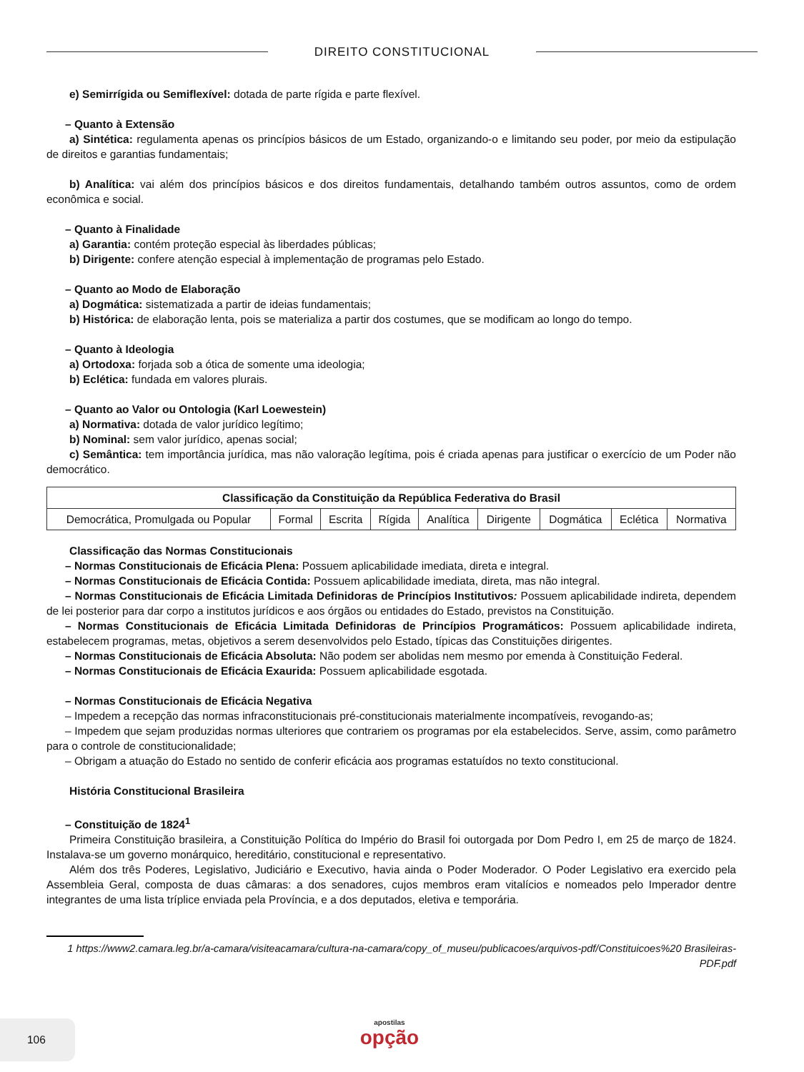DIREITO CONSTITUCIONAL
e) Semirrígida ou Semiflexível: dotada de parte rígida e parte flexível.
– Quanto à Extensão
a) Sintética: regulamenta apenas os princípios básicos de um Estado, organizando-o e limitando seu poder, por meio da estipulação de direitos e garantias fundamentais;
b) Analítica: vai além dos princípios básicos e dos direitos fundamentais, detalhando também outros assuntos, como de ordem econômica e social.
– Quanto à Finalidade
a) Garantia: contém proteção especial às liberdades públicas;
b) Dirigente: confere atenção especial à implementação de programas pelo Estado.
– Quanto ao Modo de Elaboração
a) Dogmática: sistematizada a partir de ideias fundamentais;
b) Histórica: de elaboração lenta, pois se materializa a partir dos costumes, que se modificam ao longo do tempo.
– Quanto à Ideologia
a) Ortodoxa: forjada sob a ótica de somente uma ideologia;
b) Eclética: fundada em valores plurais.
– Quanto ao Valor ou Ontologia (Karl Loewestein)
a) Normativa: dotada de valor jurídico legítimo;
b) Nominal: sem valor jurídico, apenas social;
c) Semântica: tem importância jurídica, mas não valoração legítima, pois é criada apenas para justificar o exercício de um Poder não democrático.
| Classificação da Constituição da República Federativa do Brasil | | | | | | | | |
| --- | --- | --- | --- | --- | --- | --- | --- | --- |
| Democrática, Promulgada ou Popular | Formal | Escrita | Rígida | Analítica | Dirigente | Dogmática | Eclética | Normativa |
Classificação das Normas Constitucionais
– Normas Constitucionais de Eficácia Plena: Possuem aplicabilidade imediata, direta e integral.
– Normas Constitucionais de Eficácia Contida: Possuem aplicabilidade imediata, direta, mas não integral.
– Normas Constitucionais de Eficácia Limitada Definidoras de Princípios Institutivos: Possuem aplicabilidade indireta, dependem de lei posterior para dar corpo a institutos jurídicos e aos órgãos ou entidades do Estado, previstos na Constituição.
– Normas Constitucionais de Eficácia Limitada Definidoras de Princípios Programáticos: Possuem aplicabilidade indireta, estabelecem programas, metas, objetivos a serem desenvolvidos pelo Estado, típicas das Constituições dirigentes.
– Normas Constitucionais de Eficácia Absoluta: Não podem ser abolidas nem mesmo por emenda à Constituição Federal.
– Normas Constitucionais de Eficácia Exaurida: Possuem aplicabilidade esgotada.
– Normas Constitucionais de Eficácia Negativa
– Impedem a recepção das normas infraconstitucionais pré-constitucionais materialmente incompatíveis, revogando-as;
– Impedem que sejam produzidas normas ulteriores que contrariem os programas por ela estabelecidos. Serve, assim, como parâmetro para o controle de constitucionalidade;
– Obrigam a atuação do Estado no sentido de conferir eficácia aos programas estatuídos no texto constitucional.
História Constitucional Brasileira
– Constituição de 1824<sup>1</sup>
Primeira Constituição brasileira, a Constituição Política do Império do Brasil foi outorgada por Dom Pedro I, em 25 de março de 1824. Instalava-se um governo monárquico, hereditário, constitucional e representativo.
Além dos três Poderes, Legislativo, Judiciário e Executivo, havia ainda o Poder Moderador. O Poder Legislativo era exercido pela Assembleia Geral, composta de duas câmaras: a dos senadores, cujos membros eram vitalícios e nomeados pelo Imperador dentre integrantes de uma lista tríplice enviada pela Província, e a dos deputados, eletiva e temporária.
1 https://www2.camara.leg.br/a-camara/visiteacamara/cultura-na-camara/copy_of_museu/publicacoes/arquivos-pdf/Constituicoes%20 Brasileiras-PDF.pdf
106
apostilas
opção